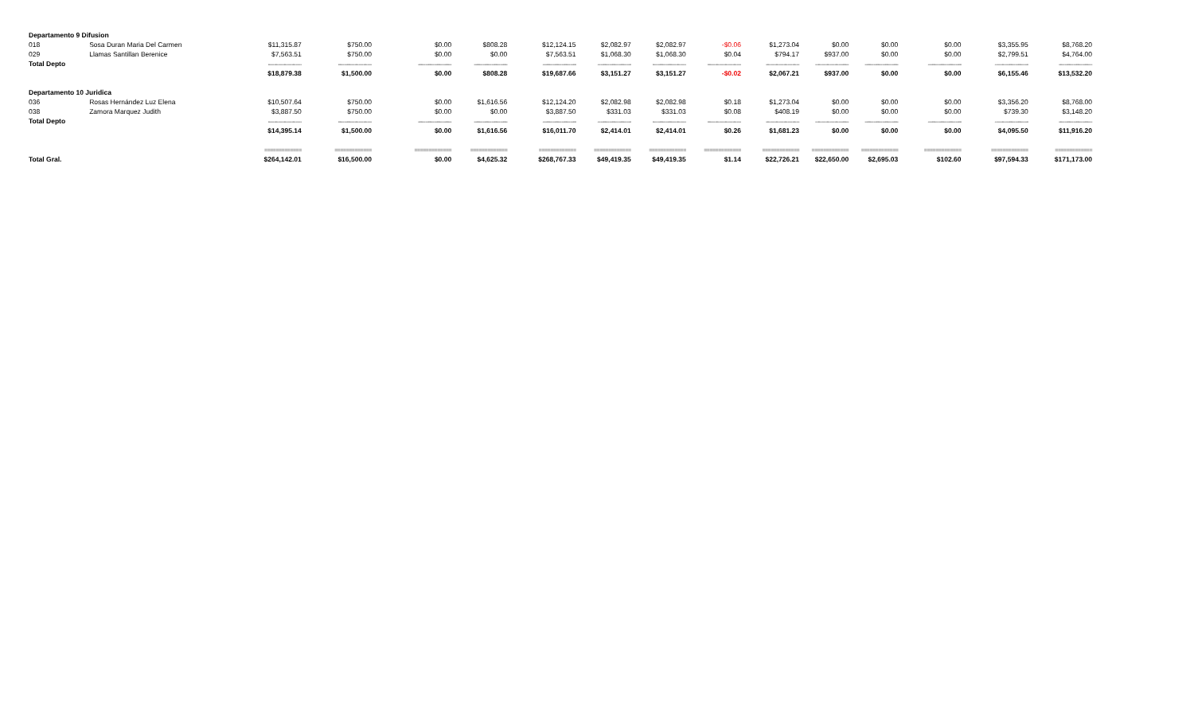| Departamento 9 Difusion | | | | | | | | | | | | | | | |
| 018 | Sosa Duran Maria Del Carmen | $11,315.87 | $750.00 | $0.00 | $808.28 | $12,124.15 | $2,082.97 | $2,082.97 | -$0.06 | $1,273.04 | $0.00 | $0.00 | $0.00 | $3,355.95 | $8,768.20 |
| 029 | Llamas Santillan Berenice | $7,563.51 | $750.00 | $0.00 | $0.00 | $7,563.51 | $1,068.30 | $1,068.30 | $0.04 | $794.17 | $937.00 | $0.00 | $0.00 | $2,799.51 | $4,764.00 |
| Total Depto | | ----------------------- | ----------------------- | ----------------------- | ----------------------- | ----------------------- | ----------------------- | ----------------------- | ----------------------- | ----------------------- | ----------------------- | ----------------------- | ----------------------- | ----------------------- | ----------------------- |
| | | $18,879.38 | $1,500.00 | $0.00 | $808.28 | $19,687.66 | $3,151.27 | $3,151.27 | -$0.02 | $2,067.21 | $937.00 | $0.00 | $0.00 | $6,155.46 | $13,532.20 |
| Departamento 10 Juridica | | | | | | | | | | | | | | | |
| 036 | Rosas Hernández Luz Elena | $10,507.64 | $750.00 | $0.00 | $1,616.56 | $12,124.20 | $2,082.98 | $2,082.98 | $0.18 | $1,273.04 | $0.00 | $0.00 | $0.00 | $3,356.20 | $8,768.00 |
| 038 | Zamora Marquez Judith | $3,887.50 | $750.00 | $0.00 | $0.00 | $3,887.50 | $331.03 | $331.03 | $0.08 | $408.19 | $0.00 | $0.00 | $0.00 | $739.30 | $3,148.20 |
| Total Depto | | ----------------------- | ----------------------- | ----------------------- | ----------------------- | ----------------------- | ----------------------- | ----------------------- | ----------------------- | ----------------------- | ----------------------- | ----------------------- | ----------------------- | ----------------------- | ----------------------- |
| | | $14,395.14 | $1,500.00 | $0.00 | $1,616.56 | $16,011.70 | $2,414.01 | $2,414.01 | $0.26 | $1,681.23 | $0.00 | $0.00 | $0.00 | $4,095.50 | $11,916.20 |
| | | ============= | ============= | ============= | ============= | ============= | ============= | ============= | ============= | ============= | ============= | ============= | ============= | ============= | ============= |
| Total Gral. | | $264,142.01 | $16,500.00 | $0.00 | $4,625.32 | $268,767.33 | $49,419.35 | $49,419.35 | $1.14 | $22,726.21 | $22,650.00 | $2,695.03 | $102.60 | $97,594.33 | $171,173.00 |